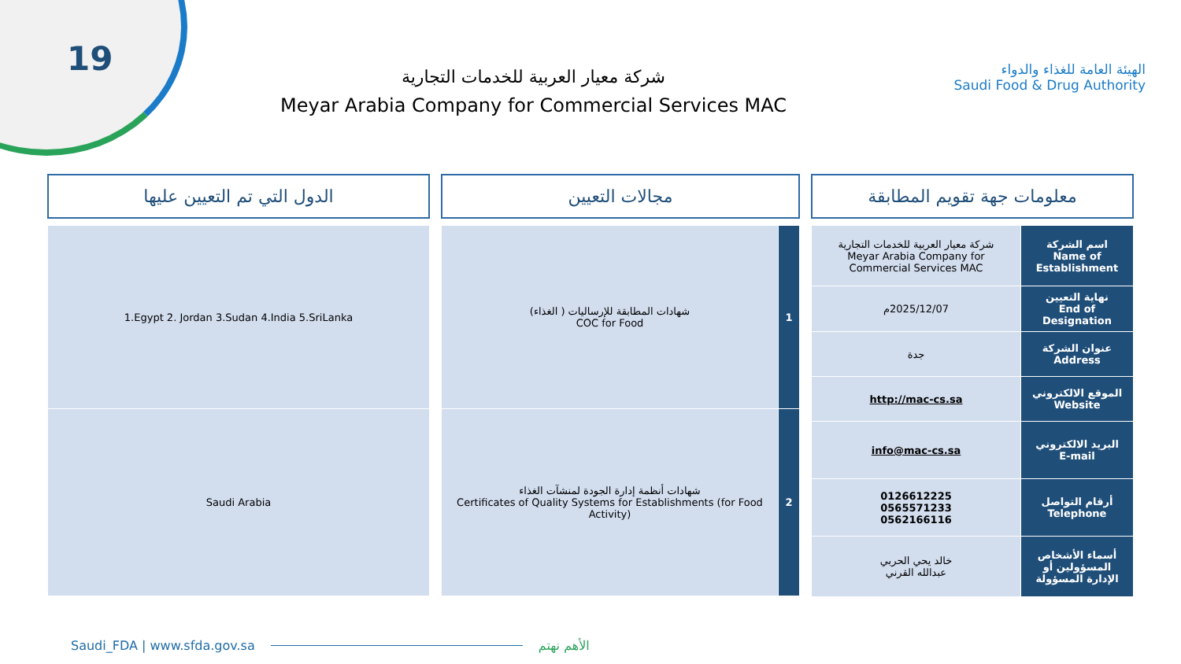19
شركة معيار العربية للخدمات التجارية
Meyar Arabia Company for Commercial Services MAC
الهيئة العامة للغذاء والدواء
Saudi Food & Drug Authority
معلومات جهة تقويم المطابقة
| اسم الشركة Name of Establishment | شركة معيار العربية للخدمات التجارية Meyar Arabia Company for Commercial Services MAC |
| نهاية التعيين End of Designation | 2025/12/07م |
| عنوان الشركة Address | جدة |
| الموقع الالكتروني Website | http://mac-cs.sa |
| البريد الالكتروني E-mail | info@mac-cs.sa |
| أرقام التواصل Telephone | 0126612225 0565571233 0562166116 |
| أسماء الأشخاص المسؤولين أو الإدارة المسؤولة | خالد يحي الحربي عبدالله القرني |
مجالات التعيين
| 1 | شهادات المطابقة للإرساليات ( الغذاء) COC for Food |
| 2 | شهادات أنظمة إدارة الجودة لمنشآت الغذاء Certificates of Quality Systems for Establishments (for Food Activity) |
الدول التي تم التعيين عليها
| 1.Egypt 2. Jordan 3.Sudan 4.India 5.SriLanka |
| Saudi Arabia |
Saudi_FDA | www.sfda.gov.sa الأهم نهتم